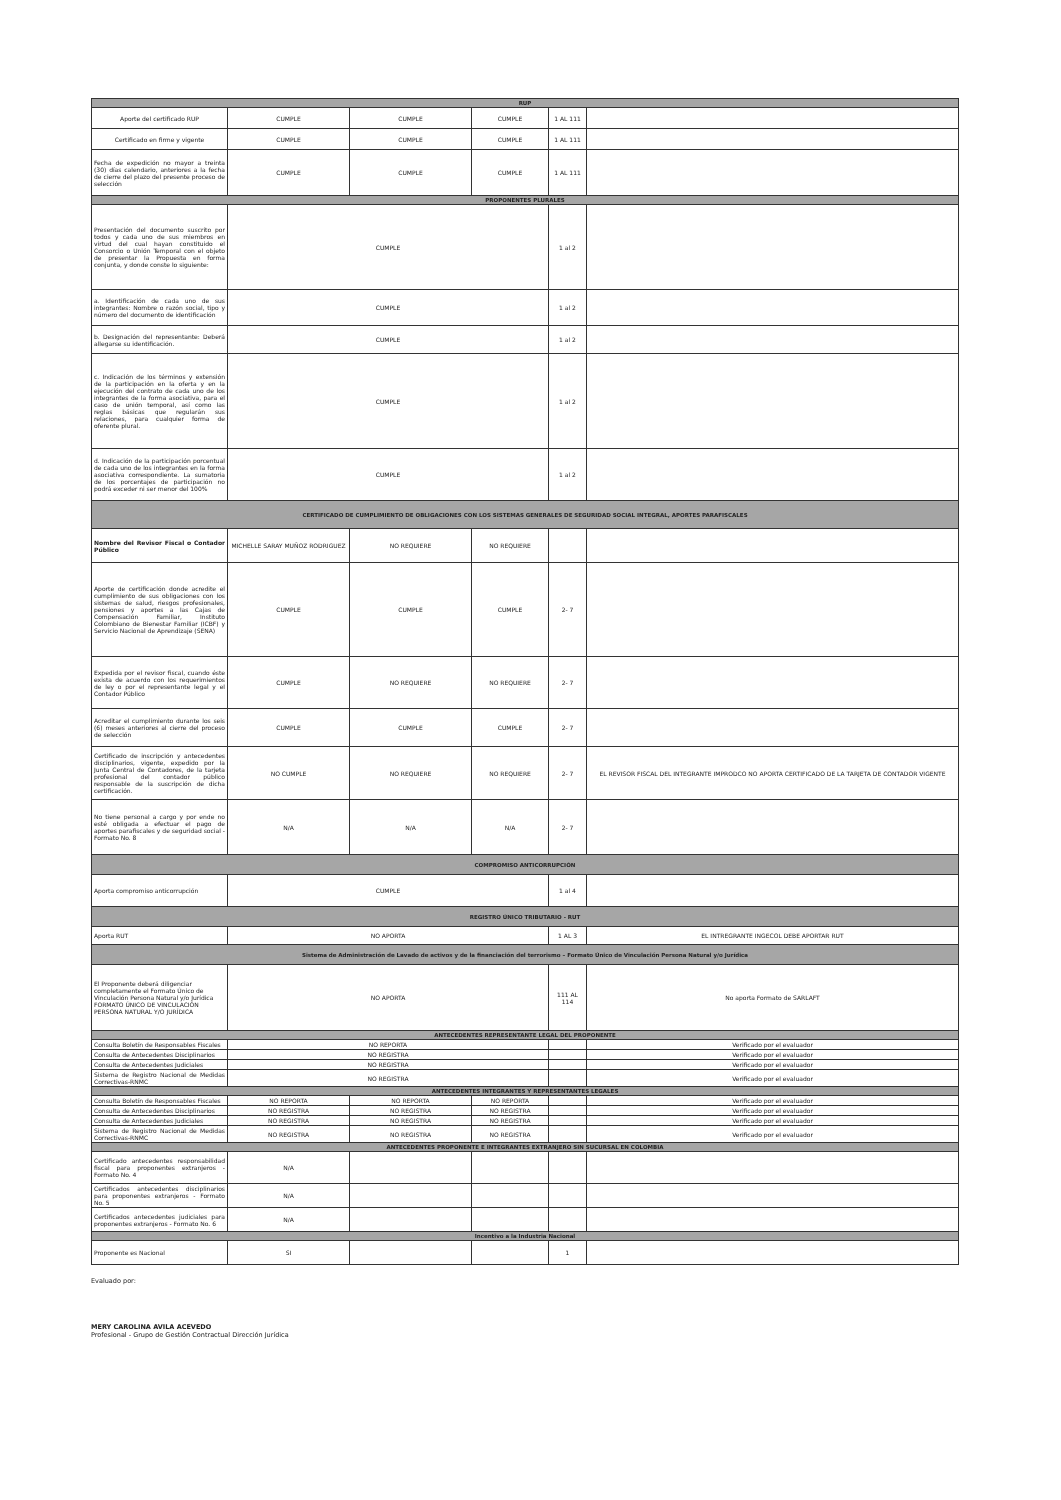| RUP | | | | | |
| --- | --- | --- | --- | --- | --- |
| Aporte del certificado RUP | CUMPLE | CUMPLE | CUMPLE | 1 AL 111 | |
| Certificado en firme y vigente | CUMPLE | CUMPLE | CUMPLE | 1 AL 111 | |
| Fecha de expedición no mayor a treinta (30) días calendario, anteriores a la fecha de cierre del plazo del presente proceso de selección | CUMPLE | CUMPLE | CUMPLE | 1 AL 111 | |
| PROPONENTES PLURALES | | | | | |
| Presentación del documento suscrito por todos y cada uno de sus miembros en virtud del cual hayan constituido el Consorcio o Unión Temporal con el objeto de presentar la Propuesta en forma conjunta, y donde conste lo siguiente: | CUMPLE | | | 1 al 2 | |
| a. Identificación de cada uno de sus integrantes: Nombre o razón social, tipo y número del documento de identificación | CUMPLE | | | 1 al 2 | |
| b. Designación del representante: Deberá allegarse su identificación. | CUMPLE | | | 1 al 2 | |
| c. Indicación de los términos y extensión de la participación en la oferta y en la ejecución del contrato de cada uno de los integrantes de la forma asociativa, para el caso de unión temporal, así como las reglas básicas que regularán sus relaciones, para cualquier forma de oferente plural. | CUMPLE | | | 1 al 2 | |
| d. Indicación de la participación porcentual de cada uno de los integrantes en la forma asociativa correspondiente. La sumatoria de los porcentajes de participación no podrá exceder ni ser menor del 100% | CUMPLE | | | 1 al 2 | |
| CERTIFICADO DE CUMPLIMIENTO DE OBLIGACIONES CON LOS SISTEMAS GENERALES DE SEGURIDAD SOCIAL INTEGRAL, APORTES PARAFISCALES | | | | | |
| Nombre del Revisor Fiscal o Contador Público | MICHELLE SARAY MUÑOZ RODRIGUEZ | NO REQUIERE | NO REQUIERE | | |
| Aporte de certificación donde acredite el cumplimiento de sus obligaciones con los sistemas de salud, riesgos profesionales, pensiones y aportes a las Cajas de Compensación Familiar, Instituto Colombiano de Bienestar Familiar (ICBF) y Servicio Nacional de Aprendizaje (SENA) | CUMPLE | CUMPLE | CUMPLE | 2- 7 | |
| Expedida por el revisor fiscal, cuando éste exista de acuerdo con los requerimientos de ley o por el representante legal y el Contador Público | CUMPLE | NO REQUIERE | NO REQUIERE | 2- 7 | |
| Acreditar el cumplimiento durante los seis (6) meses anteriores al cierre del proceso de selección | CUMPLE | CUMPLE | CUMPLE | 2- 7 | |
| Certificado de inscripción y antecedentes disciplinarios, vigente, expedido por la Junta Central de Contadores, de la tarjeta profesional del contador público responsable de la suscripción de dicha certificación. | NO CUMPLE | NO REQUIERE | NO REQUIERE | 2- 7 | EL REVISOR FISCAL DEL INTEGRANTE IMPRODCO NO APORTA CERTIFICADO DE LA TARJETA DE CONTADOR VIGENTE |
| No tiene personal a cargo y por ende no esté obligada a efectuar el pago de aportes parafiscales y de seguridad social - Formato No. 8 | N/A | N/A | N/A | 2- 7 | |
| COMPROMISO ANTICORRUPCIÓN | | | | | |
| Aporta compromiso anticorrupción | CUMPLE | | | 1 al 4 | |
| REGISTRO ÚNICO TRIBUTARIO - RUT | | | | | |
| Aporta RUT | NO APORTA | | | 1 AL 3 | EL INTREGRANTE INGECOL DEBE APORTAR RUT |
| Sistema de Administración de Lavado de activos y de la financiación del terrorismo – Formato Único de Vinculación Persona Natural y/o Jurídica | | | | | |
| El Proponente deberá diligenciar completamente el Formato Único de Vinculación Persona Natural y/o Jurídica FORMATO ÚNICO DE VINCULACIÓN PERSONA NATURAL Y/O JURÍDICA | NO APORTA | | | 111 AL 114 | No aporta Formato de SARLAFT |
| ANTECEDENTES REPRESENTANTE LEGAL DEL PROPONENTE | | | | | |
| Consulta Boletín de Responsables Fiscales | NO REPORTA | | | | Verificado por el evaluador |
| Consulta de Antecedentes Disciplinarios | NO REGISTRA | | | | Verificado por el evaluador |
| Consulta de Antecedentes Judiciales | NO REGISTRA | | | | Verificado por el evaluador |
| Sistema de Registro Nacional de Medidas Correctivas-RNMC | NO REGISTRA | | | | Verificado por el evaluador |
| ANTECEDENTES INTEGRANTES Y REPRESENTANTES LEGALES | | | | | |
| Consulta Boletín de Responsables Fiscales | NO REPORTA | NO REPORTA | NO REPORTA | | Verificado por el evaluador |
| Consulta de Antecedentes Disciplinarios | NO REGISTRA | NO REGISTRA | NO REGISTRA | | Verificado por el evaluador |
| Consulta de Antecedentes Judiciales | NO REGISTRA | NO REGISTRA | NO REGISTRA | | Verificado por el evaluador |
| Sistema de Registro Nacional de Medidas Correctivas-RNMC | NO REGISTRA | NO REGISTRA | NO REGISTRA | | Verificado por el evaluador |
| ANTECEDENTES PROPONENTE E INTEGRANTES EXTRANJERO SIN SUCURSAL EN COLOMBIA | | | | | |
| Certificado antecedentes responsabilidad fiscal para proponentes extranjeros - Formato No. 4 | N/A | | | | |
| Certificados antecedentes disciplinarios para proponentes extranjeros - Formato No. 5 | N/A | | | | |
| Certificados antecedentes judiciales para proponentes extranjeros - Formato No. 6 | N/A | | | | |
| Incentivo a la Industria Nacional | | | | | |
| Proponente es Nacional | SI | | | 1 | |
Evaluado por:
MERY CAROLINA AVILA ACEVEDO
Profesional - Grupo de Gestión Contractual Dirección Jurídica